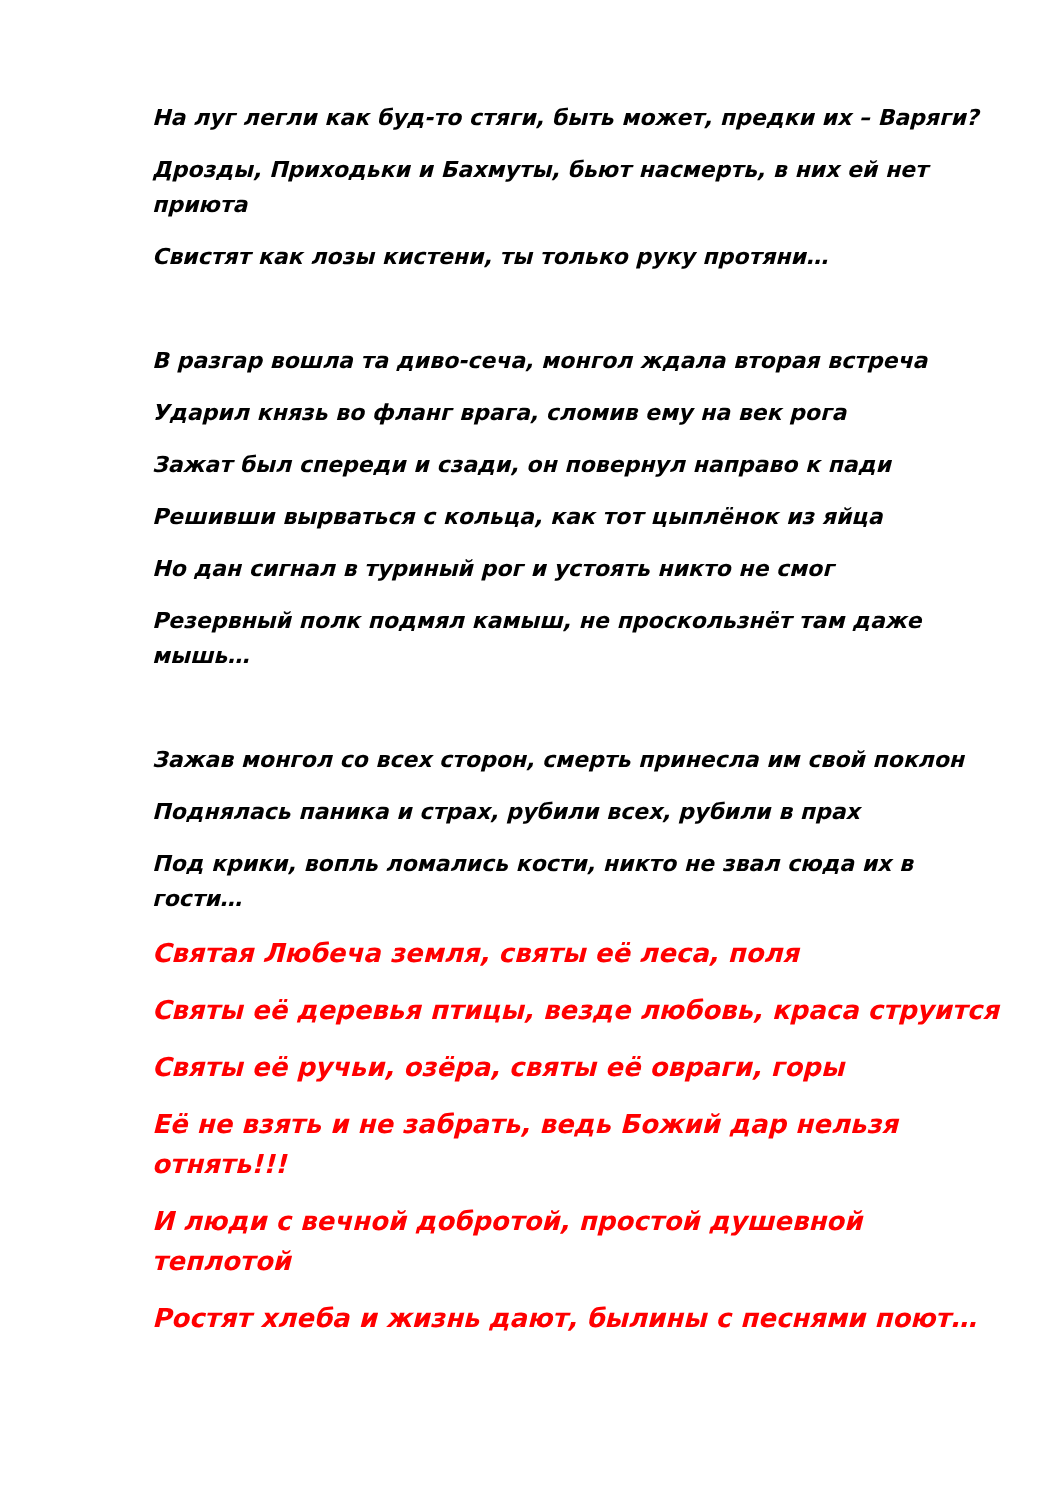На луг легли как буд-то стяги, быть может, предки их – Варяги?
Дрозды, Приходьки и Бахмуты, бьют насмерть, в них ей нет приюта
Свистят как лозы кистени, ты только руку протяни…
В разгар вошла та диво-сеча, монгол ждала вторая встреча
Ударил князь во фланг врага, сломив ему на век рога
Зажат был спереди и сзади, он повернул направо к пади
Решивши вырваться с кольца, как тот цыплёнок из яйца
Но дан сигнал в туриный рог и устоять никто не смог
Резервный полк подмял камыш, не проскользнёт там даже мышь…
Зажав монгол со всех сторон, смерть принесла им свой поклон
Поднялась паника и страх, рубили всех, рубили в прах
Под крики, вопль ломались кости, никто не звал сюда их в гости…
Святая Любеча земля, святы её леса, поля
Святы её деревья птицы, везде любовь, краса струится
Святы её ручьи, озёра, святы её овраги, горы
Её не взять и не забрать, ведь Божий дар нельзя отнять!!!
И люди с вечной добротой, простой душевной теплотой
Ростят хлеба и жизнь дают, былины с песнями поют…